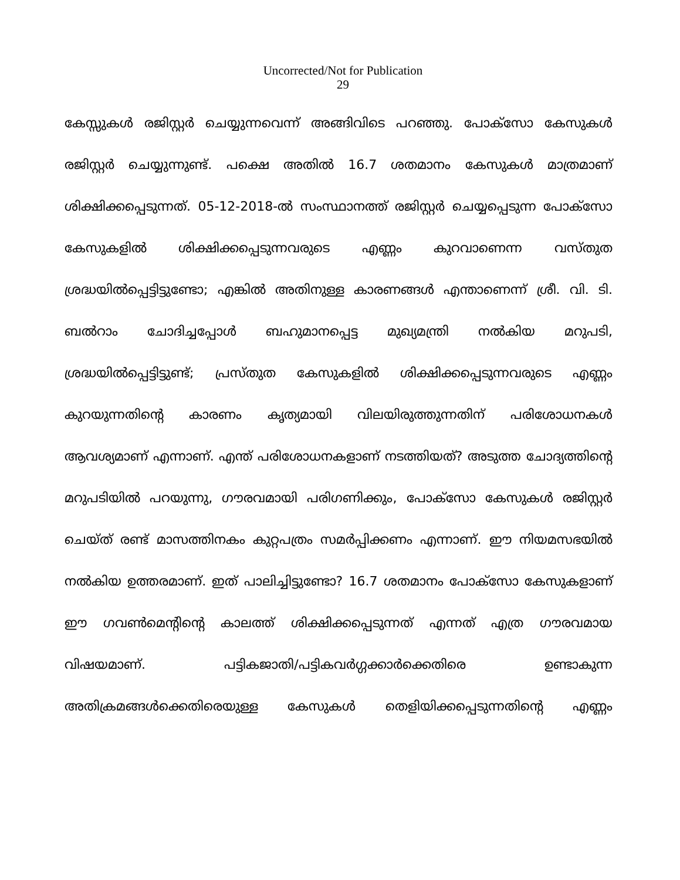Uncorrected/Not for Publication
29
കേസ്സുകൾ രജിസ്റ്റർ ചെയ്യുന്നവെന്ന് അങ്ങിവിടെ പറഞ്ഞു. പോക്സോ കേസുകൾ രജിസ്റ്റർ ചെയ്യുന്നുണ്ട്. പക്ഷെ അതിൽ 16.7 ശതമാനം കേസുകൾ മാത്രമാണ് ശിക്ഷിക്കപ്പെടുന്നത്. 05-12-2018-ൽ സംസ്ഥാനത്ത് രജിസ്റ്റർ ചെയ്യപ്പെടുന്ന പോക്സോ കേസുകളിൽ ശിക്ഷിക്കപ്പെടുന്നവരുടെ എണ്ണം കുറവാണെന്ന വസ്തുത ശ്രദ്ധയിൽപ്പെട്ടിട്ടുണ്ടോ; എങ്കിൽ അതിനുള്ള കാരണങ്ങൾ എന്താണെന്ന് ശ്രീ. വി. ടി. ബൽറാം ചോദിച്ചപ്പോൾ ബഹുമാനപ്പെട്ട മുഖ്യമന്ത്രി നൽകിയ മറുപടി, ശ്രദ്ധയിൽപ്പെട്ടിട്ടുണ്ട്; പ്രസ്തുത കേസുകളിൽ ശിക്ഷിക്കപ്പെടുന്നവരുടെ എണ്ണം കുറയുന്നതിന്റെ കാരണം കൃത്യമായി വിലയിരുത്തുന്നതിന് പരിശോധനകൾ ആവശ്യമാണ് എന്നാണ്. എന്ത് പരിശോധനകളാണ് നടത്തിയത്? അടുത്ത ചോദ്യത്തിന്റെ മറുപടിയിൽ പറയുന്നു, ഗൗരവമായി പരിഗണിക്കും, പോക്സോ കേസുകൾ രജിസ്റ്റർ ചെയ്ത് രണ്ട് മാസത്തിനകം കുറ്റപത്രം സമർപ്പിക്കണം എന്നാണ്. ഈ നിയമസഭയിൽ നൽകിയ ഉത്തരമാണ്. ഇത് പാലിച്ചിട്ടുണ്ടോ? 16.7 ശതമാനം പോക്സോ കേസുകളാണ് ഈ ഗവൺമെന്റിന്റെ കാലത്ത് ശിക്ഷിക്കപ്പെടുന്നത് എന്നത് എത്ര ഗൗരവമായ വിഷയമാണ്. പട്ടികജാതി/പട്ടികവർഗ്ഗക്കാർക്കെതിരെ ഉണ്ടാകുന്ന അതിക്രമങ്ങൾക്കെതിരെയുള്ള കേസുകൾ തെളിയിക്കപ്പെടുന്നതിന്റെ എണ്ണം